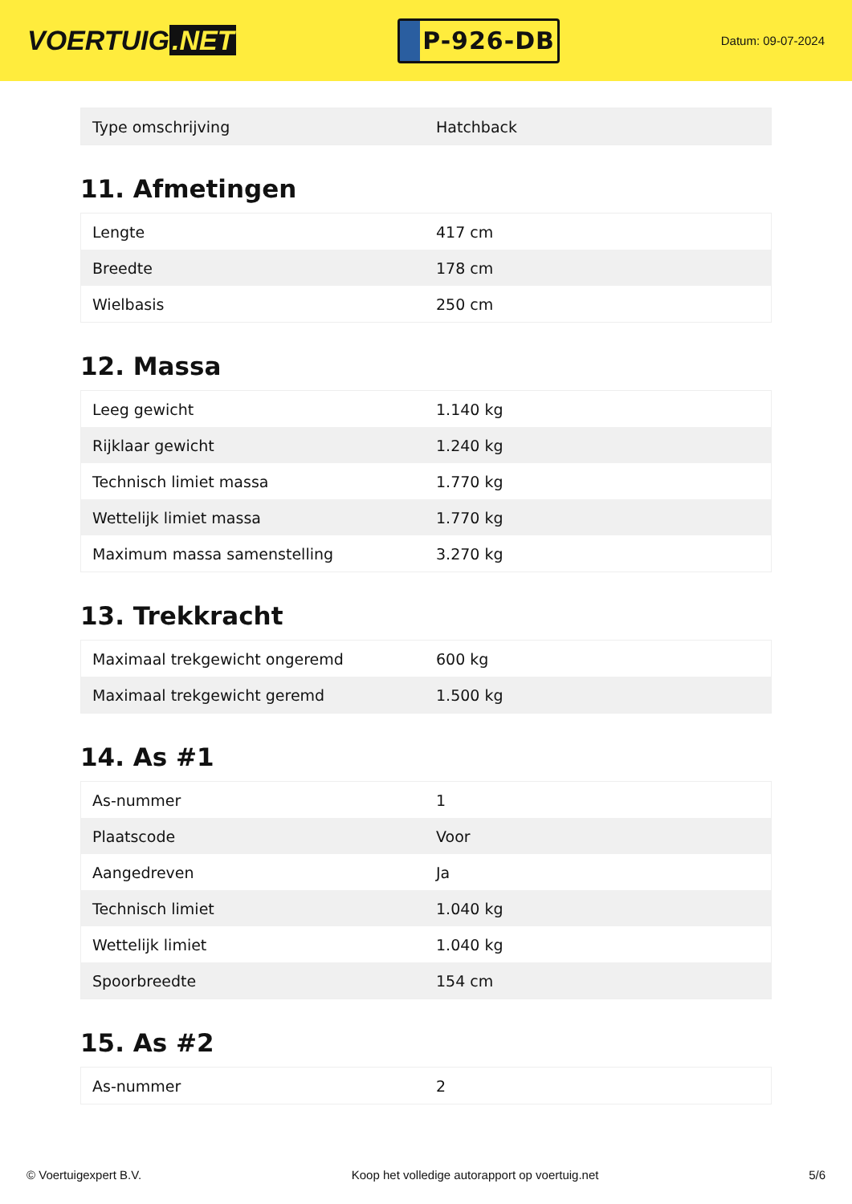VOERTUIG.NET
P-926-DB
Datum: 09-07-2024
| Type omschrijving | Hatchback |
11. Afmetingen
| Lengte | 417 cm |
| Breedte | 178 cm |
| Wielbasis | 250 cm |
12. Massa
| Leeg gewicht | 1.140 kg |
| Rijklaar gewicht | 1.240 kg |
| Technisch limiet massa | 1.770 kg |
| Wettelijk limiet massa | 1.770 kg |
| Maximum massa samenstelling | 3.270 kg |
13. Trekkracht
| Maximaal trekgewicht ongeremd | 600 kg |
| Maximaal trekgewicht geremd | 1.500 kg |
14. As #1
| As-nummer | 1 |
| Plaatscode | Voor |
| Aangedreven | Ja |
| Technisch limiet | 1.040 kg |
| Wettelijk limiet | 1.040 kg |
| Spoorbreedte | 154 cm |
15. As #2
| As-nummer | 2 |
© Voertuigexpert B.V. Koop het volledige autorapport op voertuig.net 5/6